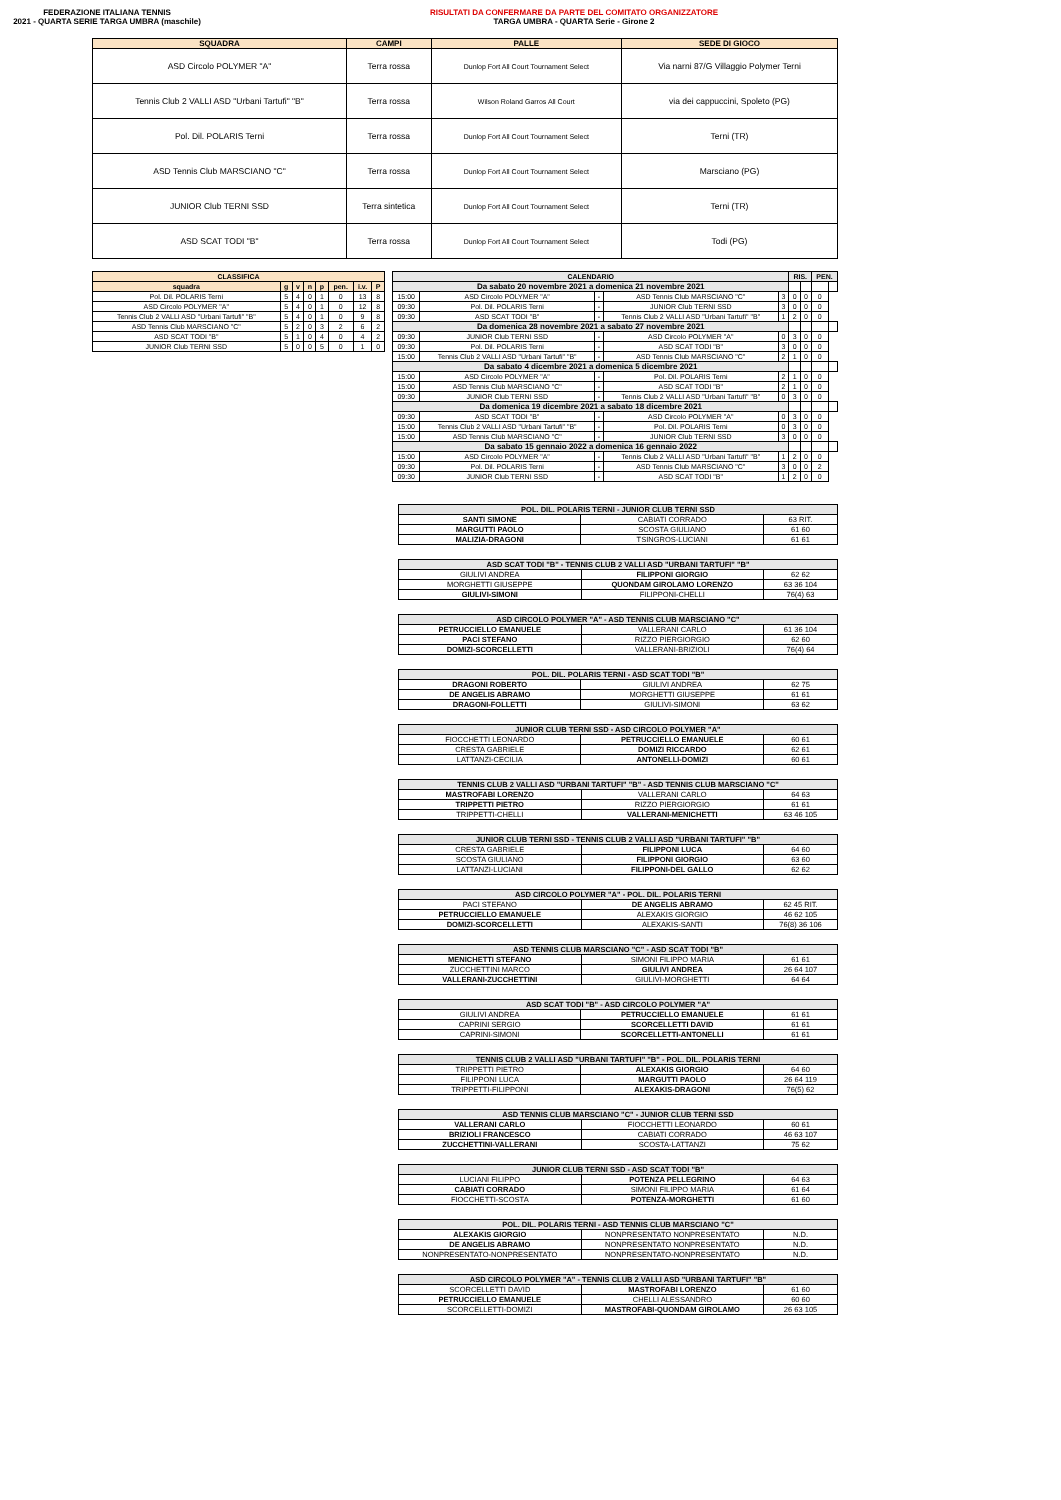FEDERAZIONE ITALIANA TENNIS
2021 - QUARTA SERIE TARGA UMBRA (maschile)
RISULTATI DA CONFERMARE DA PARTE DEL COMITATO ORGANIZZATORE
TARGA UMBRA - QUARTA Serie - Girone 2
| SQUADRA | CAMPI | PALLE | SEDE DI GIOCO |
| --- | --- | --- | --- |
| ASD Circolo POLYMER "A" | Terra rossa | Dunlop Fort All Court Tournament Select | Via narni 87/G Villaggio Polymer Terni |
| Tennis Club 2 VALLI ASD "Urbani Tartufi" "B" | Terra rossa | Wilson Roland Garros All Court | via dei cappuccini, Spoleto (PG) |
| Pol. Dil. POLARIS Terni | Terra rossa | Dunlop Fort All Court Tournament Select | Terni (TR) |
| ASD Tennis Club MARSCIANO "C" | Terra rossa | Dunlop Fort All Court Tournament Select | Marsciano (PG) |
| JUNIOR Club TERNI SSD | Terra sintetica | Dunlop Fort All Court Tournament Select | Terni (TR) |
| ASD SCAT TODI "B" | Terra rossa | Dunlop Fort All Court Tournament Select | Todi (PG) |
| CLASSIFICA | | | | | | | |
| --- | --- | --- | --- | --- | --- | --- | --- |
| squadra | g | v | n | p | pen. | i.v. | P |
| Pol. Dil. POLARIS Terni | 5 | 4 | 0 | 1 | 0 | 13 | 8 |
| ASD Circolo POLYMER "A" | 5 | 4 | 0 | 1 | 0 | 12 | 8 |
| Tennis Club 2 VALLI ASD "Urbani Tartufi" "B" | 5 | 4 | 0 | 1 | 0 | 9 | 8 |
| ASD Tennis Club MARSCIANO "C" | 5 | 2 | 0 | 3 | 2 | 6 | 2 |
| ASD SCAT TODI "B" | 5 | 1 | 0 | 4 | 0 | 4 | 2 |
| JUNIOR Club TERNI SSD | 5 | 0 | 0 | 5 | 0 | 1 | 0 |
| CALENDARIO | | | | | RIS. | | PEN. | |
| --- | --- | --- | --- | --- | --- | --- | --- | --- |
| Da sabato 20 novembre 2021 a domenica 21 novembre 2021 | | | | | | | | |
| 15:00 | ASD Circolo POLYMER "A" | - | ASD Tennis Club MARSCIANO "C" | 3 | 0 | 0 | 0 | |
| 09:30 | Pol. Dil. POLARIS Terni | - | JUNIOR Club TERNI SSD | 3 | 0 | 0 | 0 | |
| 09:30 | ASD SCAT TODI "B" | - | Tennis Club 2 VALLI ASD "Urbani Tartufi" "B" | 1 | 2 | 0 | 0 | |
| Da domenica 28 novembre 2021 a sabato 27 novembre 2021 | | | | | | | | |
| 09:30 | JUNIOR Club TERNI SSD | - | ASD Circolo POLYMER "A" | 0 | 3 | 0 | 0 | |
| 09:30 | Pol. Dil. POLARIS Terni | - | ASD SCAT TODI "B" | 3 | 0 | 0 | 0 | |
| 15:00 | Tennis Club 2 VALLI ASD "Urbani Tartufi" "B" | - | ASD Tennis Club MARSCIANO "C" | 2 | 1 | 0 | 0 | |
| Da sabato 4 dicembre 2021 a domenica 5 dicembre 2021 | | | | | | | | |
| 15:00 | ASD Circolo POLYMER "A" | - | Pol. Dil. POLARIS Terni | 2 | 1 | 0 | 0 | |
| 15:00 | ASD Tennis Club MARSCIANO "C" | - | ASD SCAT TODI "B" | 2 | 1 | 0 | 0 | |
| 09:30 | JUNIOR Club TERNI SSD | - | Tennis Club 2 VALLI ASD "Urbani Tartufi" "B" | 0 | 3 | 0 | 0 | |
| Da domenica 19 dicembre 2021 a sabato 18 dicembre 2021 | | | | | | | | |
| 09:30 | ASD SCAT TODI "B" | - | ASD Circolo POLYMER "A" | 0 | 3 | 0 | 0 | |
| 15:00 | Tennis Club 2 VALLI ASD "Urbani Tartufi" "B" | - | Pol. Dil. POLARIS Terni | 0 | 3 | 0 | 0 | |
| 15:00 | ASD Tennis Club MARSCIANO "C" | - | JUNIOR Club TERNI SSD | 3 | 0 | 0 | 0 | |
| Da sabato 15 gennaio 2022 a domenica 16 gennaio 2022 | | | | | | | | |
| 15:00 | ASD Circolo POLYMER "A" | - | Tennis Club 2 VALLI ASD "Urbani Tartufi" "B" | 1 | 2 | 0 | 0 | |
| 09:30 | Pol. Dil. POLARIS Terni | - | ASD Tennis Club MARSCIANO "C" | 3 | 0 | 0 | 2 | |
| 09:30 | JUNIOR Club TERNI SSD | - | ASD SCAT TODI "B" | 1 | 2 | 0 | 0 | |
| POL. DIL. POLARIS TERNI - JUNIOR CLUB TERNI SSD | | |
| --- | --- | --- |
| SANTI SIMONE | CABIATI CORRADO | 63 RIT. |
| MARGUTTI PAOLO | SCOSTA GIULIANO | 61 60 |
| MALIZIA-DRAGONI | TSINGROS-LUCIANI | 61 61 |
| ASD SCAT TODI "B" - TENNIS CLUB 2 VALLI ASD "URBANI TARTUFI" "B" | | |
| --- | --- | --- |
| GIULIVI ANDREA | FILIPPONI GIORGIO | 62 62 |
| MORGHETTI GIUSEPPE | QUONDAM GIROLAMO LORENZO | 63 36 104 |
| GIULIVI-SIMONI | FILIPPONI-CHELLI | 76(4) 63 |
| ASD CIRCOLO POLYMER "A" - ASD TENNIS CLUB MARSCIANO "C" | | |
| --- | --- | --- |
| PETRUCCIELLO EMANUELE | VALLERANI CARLO | 61 36 104 |
| PACI STEFANO | RIZZO PIERGIORGIO | 62 60 |
| DOMIZI-SCORCELLETTI | VALLERANI-BRIZIOLI | 76(4) 64 |
| POL. DIL. POLARIS TERNI - ASD SCAT TODI "B" | | |
| --- | --- | --- |
| DRAGONI ROBERTO | GIULIVI ANDREA | 62 75 |
| DE ANGELIS ABRAMO | MORGHETTI GIUSEPPE | 61 61 |
| DRAGONI-FOLLETTI | GIULIVI-SIMONI | 63 62 |
| JUNIOR CLUB TERNI SSD - ASD CIRCOLO POLYMER "A" | | |
| --- | --- | --- |
| FIOCCHETTI LEONARDO | PETRUCCIELLO EMANUELE | 60 61 |
| CRESTA GABRIELE | DOMIZI RICCARDO | 62 61 |
| LATTANZI-CECILIA | ANTONELLI-DOMIZI | 60 61 |
| TENNIS CLUB 2 VALLI ASD "URBANI TARTUFI" "B" - ASD TENNIS CLUB MARSCIANO "C" | | |
| --- | --- | --- |
| MASTROFABI LORENZO | VALLERANI CARLO | 64 63 |
| TRIPPETTI PIETRO | RIZZO PIERGIORGIO | 61 61 |
| TRIPPETTI-CHELLI | VALLERANI-MENICHETTI | 63 46 105 |
| JUNIOR CLUB TERNI SSD - TENNIS CLUB 2 VALLI ASD "URBANI TARTUFI" "B" | | |
| --- | --- | --- |
| CRESTA GABRIELE | FILIPPONI LUCA | 64 60 |
| SCOSTA GIULIANO | FILIPPONI GIORGIO | 63 60 |
| LATTANZI-LUCIANI | FILIPPONI-DEL GALLO | 62 62 |
| ASD CIRCOLO POLYMER "A" - POL. DIL. POLARIS TERNI | | |
| --- | --- | --- |
| PACI STEFANO | DE ANGELIS ABRAMO | 62 45 RIT. |
| PETRUCCIELLO EMANUELE | ALEXAKIS GIORGIO | 46 62 105 |
| DOMIZI-SCORCELLETTI | ALEXAKIS-SANTI | 76(8) 36 106 |
| ASD TENNIS CLUB MARSCIANO "C" - ASD SCAT TODI "B" | | |
| --- | --- | --- |
| MENICHETTI STEFANO | SIMONI FILIPPO MARIA | 61 61 |
| ZUCCHETTINI MARCO | GIULIVI ANDREA | 26 64 107 |
| VALLERANI-ZUCCHETTINI | GIULIVI-MORGHETTI | 64 64 |
| ASD SCAT TODI "B" - ASD CIRCOLO POLYMER "A" | | |
| --- | --- | --- |
| GIULIVI ANDREA | PETRUCCIELLO EMANUELE | 61 61 |
| CAPRINI SERGIO | SCORCELLETTI DAVID | 61 61 |
| CAPRINI-SIMONI | SCORCELLETTI-ANTONELLI | 61 61 |
| TENNIS CLUB 2 VALLI ASD "URBANI TARTUFI" "B" - POL. DIL. POLARIS TERNI | | |
| --- | --- | --- |
| TRIPPETTI PIETRO | ALEXAKIS GIORGIO | 64 60 |
| FILIPPONI LUCA | MARGUTTI PAOLO | 26 64 119 |
| TRIPPETTI-FILIPPONI | ALEXAKIS-DRAGONI | 76(5) 62 |
| ASD TENNIS CLUB MARSCIANO "C" - JUNIOR CLUB TERNI SSD | | |
| --- | --- | --- |
| VALLERANI CARLO | FIOCCHETTI LEONARDO | 60 61 |
| BRIZIOLI FRANCESCO | CABIATI CORRADO | 46 63 107 |
| ZUCCHETTINI-VALLERANI | SCOSTA-LATTANZI | 75 62 |
| JUNIOR CLUB TERNI SSD - ASD SCAT TODI "B" | | |
| --- | --- | --- |
| LUCIANI FILIPPO | POTENZA PELLEGRINO | 64 63 |
| CABIATI CORRADO | SIMONI FILIPPO MARIA | 61 64 |
| FIOCCHETTI-SCOSTA | POTENZA-MORGHETTI | 61 60 |
| POL. DIL. POLARIS TERNI - ASD TENNIS CLUB MARSCIANO "C" | | |
| --- | --- | --- |
| ALEXAKIS GIORGIO | NONPRESENTATO NONPRESENTATO | N.D. |
| DE ANGELIS ABRAMO | NONPRESENTATO NONPRESENTATO | N.D. |
| NONPRESENTATO-NONPRESENTATO | NONPRESENTATO-NONPRESENTATO | N.D. |
| ASD CIRCOLO POLYMER "A" - TENNIS CLUB 2 VALLI ASD "URBANI TARTUFI" "B" | | |
| --- | --- | --- |
| SCORCELLETTI DAVID | MASTROFABI LORENZO | 61 60 |
| PETRUCCIELLO EMANUELE | CHELLI ALESSANDRO | 60 60 |
| SCORCELLETTI-DOMIZI | MASTROFABI-QUONDAM GIROLAMO | 26 63 105 |